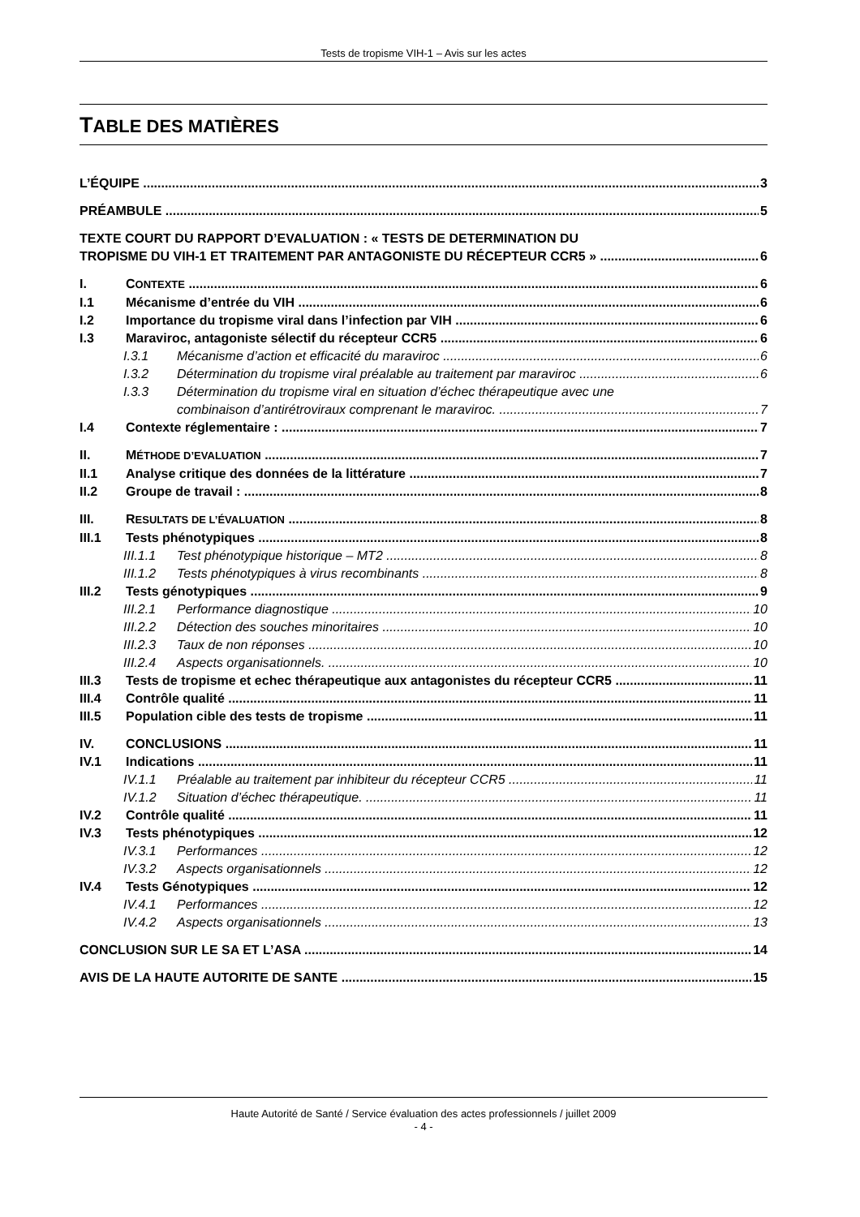Tests de tropisme VIH-1 – Avis sur les actes
TABLE DES MATIÈRES
L’ÉQUIPE 3
PRÉAMBULE 5
TEXTE COURT DU RAPPORT D’EVALUATION : « TESTS DE DETERMINATION DU
TROPISME DU VIH-1 ET TRAITEMENT PAR ANTAGONISTE DU RÉCEPTEUR CCR5 » 6
I. CONTEXTE 6
I.1 Mécanisme d’entrée du VIH 6
I.2 Importance du tropisme viral dans l’infection par VIH 6
I.3 Maraviroc, antagoniste sélectif du récepteur CCR5 6
I.3.1 Mécanisme d’action et efficacité du maraviroc 6
I.3.2 Détermination du tropisme viral préalable au traitement par maraviroc 6
I.3.3 Détermination du tropisme viral en situation d’échec thérapeutique avec une
combinaison d’antirétroviraux comprenant le maraviroc. 7
I.4 Contexte réglementaire : 7
II. MÉTHODE D’EVALUATION 7
II.1 Analyse critique des données de la littérature 7
II.2 Groupe de travail : 8
III. RESULTATS DE L’ÉVALUATION 8
III.1 Tests phénotypiques 8
III.1.1 Test phénotypique historique – MT2 8
III.1.2 Tests phénotypiques à virus recombinants 8
III.2 Tests génotypiques 9
III.2.1 Performance diagnostique 10
III.2.2 Détection des souches minoritaires 10
III.2.3 Taux de non réponses 10
III.2.4 Aspects organisationnels. 10
III.3 Tests de tropisme et echec thérapeutique aux antagonistes du récepteur CCR5 11
III.4 Contrôle qualité 11
III.5 Population cible des tests de tropisme 11
IV. CONCLUSIONS 11
IV.1 Indications 11
IV.1.1 Préalable au traitement par inhibiteur du récepteur CCR5 11
IV.1.2 Situation d’échec thérapeutique. 11
IV.2 Contrôle qualité 11
IV.3 Tests phénotypiques 12
IV.3.1 Performances 12
IV.3.2 Aspects organisationnels 12
IV.4 Tests Génotypiques 12
IV.4.1 Performances 12
IV.4.2 Aspects organisationnels 13
CONCLUSION SUR LE SA ET L’ASA 14
AVIS DE LA HAUTE AUTORITE DE SANTE 15
Haute Autorité de Santé / Service évaluation des actes professionnels / juillet 2009
- 4 -